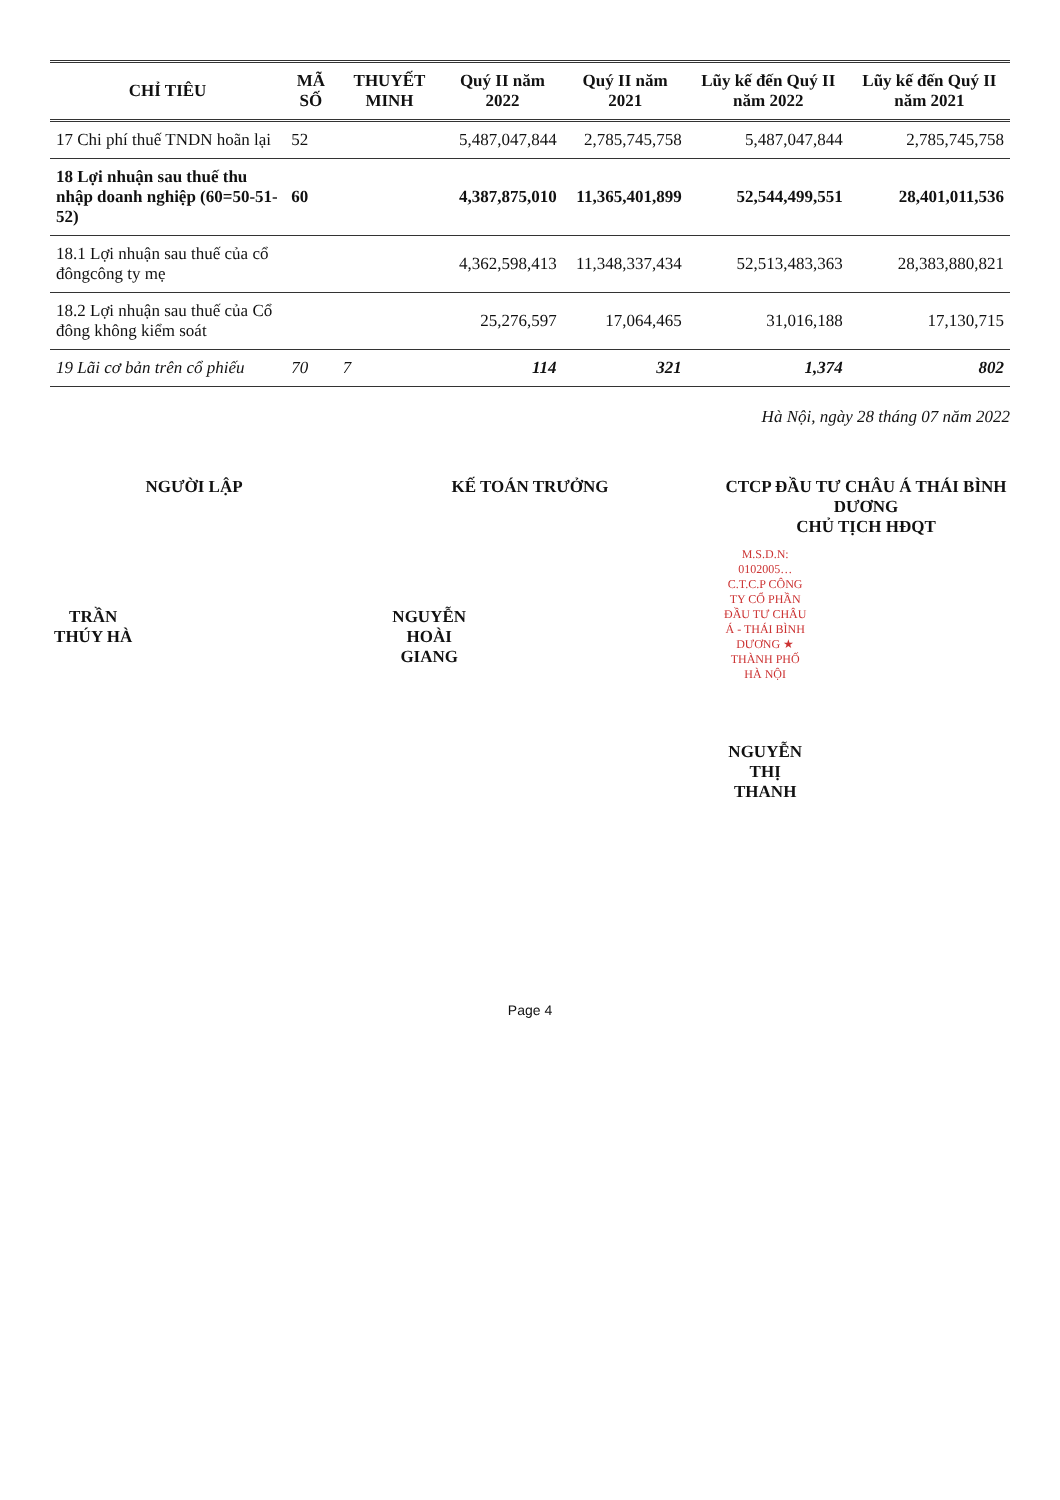| CHỈ TIÊU | MÃ SỐ | THUYẾT MINH | Quý II năm 2022 | Quý II năm 2021 | Lũy kế đến Quý II năm 2022 | Lũy kế đến Quý II năm 2021 |
| --- | --- | --- | --- | --- | --- | --- |
| 17 Chi phí thuế TNDN hoãn lại | 52 | | 5,487,047,844 | 2,785,745,758 | 5,487,047,844 | 2,785,745,758 |
| 18 Lợi nhuận sau thuế thu nhập doanh nghiệp (60=50-51-52) | 60 | | 4,387,875,010 | 11,365,401,899 | 52,544,499,551 | 28,401,011,536 |
| 18.1 Lợi nhuận sau thuế của cổ đôngcông ty mẹ | | | 4,362,598,413 | 11,348,337,434 | 52,513,483,363 | 28,383,880,821 |
| 18.2 Lợi nhuận sau thuế của Cổ đông không kiểm soát | | | 25,276,597 | 17,064,465 | 31,016,188 | 17,130,715 |
| 19 Lãi cơ bản trên cổ phiếu | 70 | 7 | 114 | 321 | 1,374 | 802 |
Hà Nội, ngày 28 tháng 07 năm 2022
NGƯỜI LẬP
TRẦN THÚY HÀ
KẾ TOÁN TRƯỞNG
NGUYỄN HOÀI GIANG
CTCP ĐẦU TƯ CHÂU Á THÁI BÌNH DƯƠNG
CHỦ TỊCH HĐQT
M.S.D.N: 0102005… C.T.C.P CÔNG TY CỔ PHẦN ĐẦU TƯ CHÂU Á - THÁI BÌNH DƯƠNG ★ THÀNH PHỐ HÀ NỘI
NGUYỄN THỊ THANH
Page 4